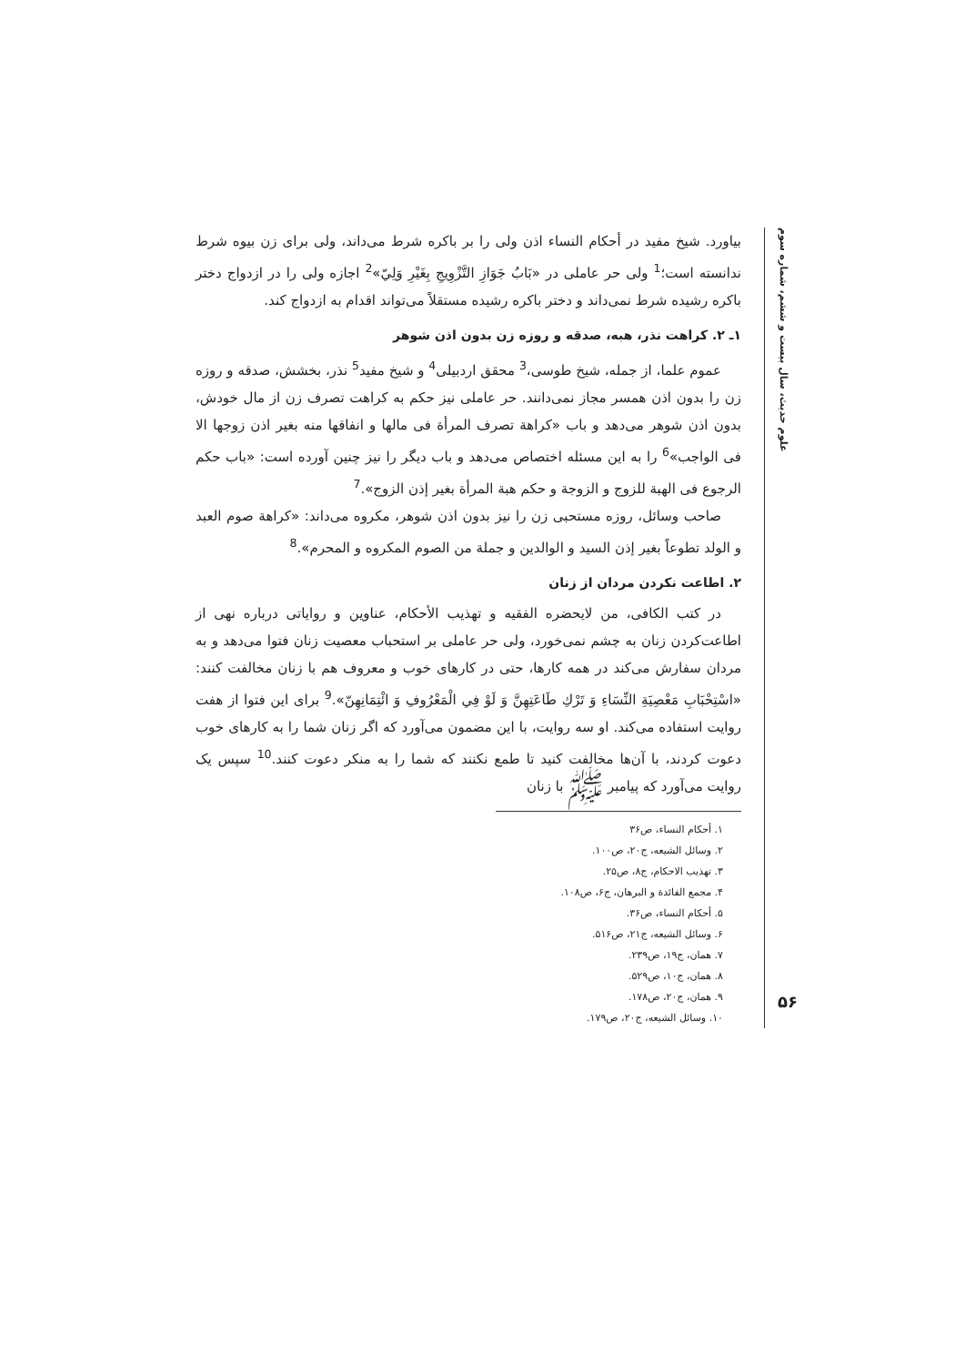علوم حدیث، سال بیست و ششم، شماره سوم
بیاورد. شیخ مفید در أحکام النساء اذن ولی را بر باکره شرط می‌داند، ولی برای زن بیوه شرط ندانسته است؛<sup>1</sup> ولی حر عاملی در «بَابُ جَوَازِ التَّزْوِيجِ بِغَيْرِ وَلِيّ»<sup>2</sup> اجازه ولی را در ازدواج دختر باکره رشیده شرط نمی‌داند و دختر باکره رشیده مستقلاً می‌تواند اقدام به ازدواج کند.
۱ـ ۲. کراهت نذر، هبه، صدقه و روزه زن بدون اذن شوهر
عموم علما، از جمله، شیخ طوسی،<sup>3</sup> محقق اردبیلی<sup>4</sup> و شیخ مفید<sup>5</sup> نذر، بخشش، صدقه و روزه زن را بدون اذن همسر مجاز نمی‌دانند. حر عاملی نیز حکم به کراهت تصرف زن از مال خودش، بدون اذن شوهر می‌دهد و باب «کراهة تصرف المرأة فی مالها و انفاقها منه بغیر اذن زوجها الا فی الواجب»<sup>6</sup> را به این مسئله اختصاص می‌دهد و باب دیگر را نیز چنین آورده است: «باب حکم الرجوع فی الهبة للزوج و الزوجة و حکم هبة المرأة بغیر إذن الزوج».<sup>7</sup>
صاحب وسائل، روزه مستحبی زن را نیز بدون اذن شوهر، مکروه می‌داند: «کراهة صوم العبد و الولد تطوعاً بغیر إذن السید و الوالدین و جملة من الصوم المکروه و المحرم».<sup>8</sup>
۲. اطاعت نکردن مردان از زنان
در کتب الکافی، من لایحضره الفقیه و تهذیب الأحکام، عناوین و روایاتی درباره نهی از اطاعت‌کردن زنان به چشم نمی‌خورد، ولی حر عاملی بر استحباب معصیت زنان فتوا می‌دهد و به مردان سفارش می‌کند در همه کارها، حتی در کارهای خوب و معروف هم با زنان مخالفت کنند: «اسْتِحْبَابِ مَعْصِيَةِ النِّسَاءِ وَ تَرْكِ طَاعَتِهِنَّ وَ لَوْ فِي الْمَعْرُوفِ وَ ائْتِمَانِهِنّ».<sup>9</sup> برای این فتوا از هفت روایت استفاده می‌کند. او سه روایت، با این مضمون می‌آورد که اگر زنان شما را به کارهای خوب دعوت کردند، با آن‌ها مخالفت کنید تا طمع نکنند که شما را به منکر دعوت کنند.<sup>10</sup> سپس یک روایت می‌آورد که پیامبر ﷺ با زنان
۱. أحکام النساء، ص۳۶
۲. وسائل الشیعه، ج۲۰، ص۱۰۰.
۳. تهذیب الاحکام، ج۸، ص۲۵.
۴. مجمع الفائدة و البرهان، ج۶، ص۱۰۸.
۵. أحکام النساء، ص۳۶.
۶. وسائل الشیعه، ج۲۱، ص۵۱۶.
۷. همان، ج۱۹، ص۲۳۹.
۸. همان، ج۱۰، ص۵۲۹.
۹. همان، ج۲۰، ص۱۷۸.
۱۰. وسائل الشیعه، ج۲۰، ص۱۷۹.
۵۶